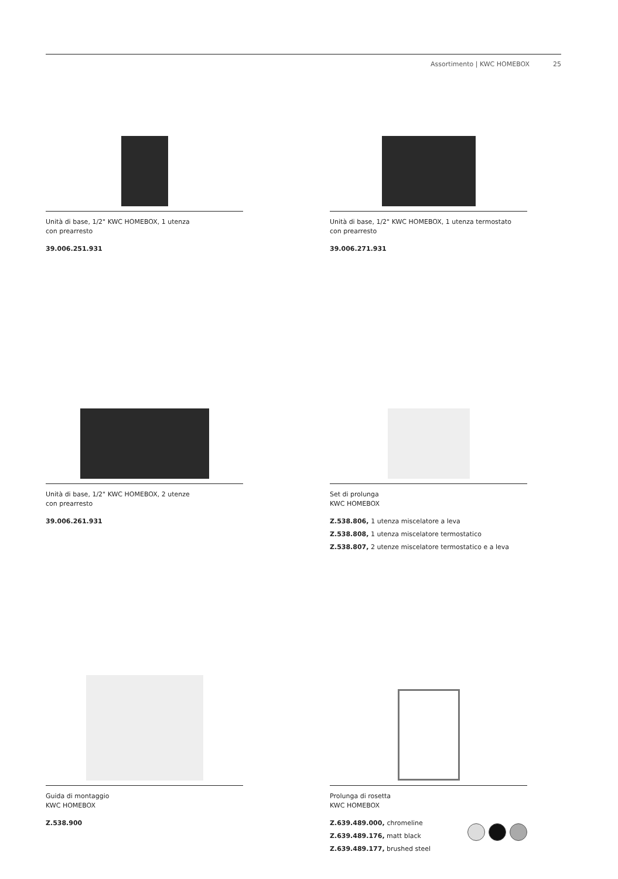Assortimento | KWC HOMEBOX 25
Unità di base, 1/2" KWC HOMEBOX, 1 utenza
con prearresto
39.006.251.931
Unità di base, 1/2" KWC HOMEBOX, 1 utenza termostato
con prearresto
39.006.271.931
Unità di base, 1/2" KWC HOMEBOX, 2 utenze
con prearresto
39.006.261.931
Set di prolunga
KWC HOMEBOX
Z.538.806, 1 utenza miscelatore a leva
Z.538.808, 1 utenza miscelatore termostatico
Z.538.807, 2 utenze miscelatore termostatico e a leva
Guida di montaggio
KWC HOMEBOX
Z.538.900
Prolunga di rosetta
KWC HOMEBOX
Z.639.489.000, chromeline
Z.639.489.176, matt black
Z.639.489.177, brushed steel